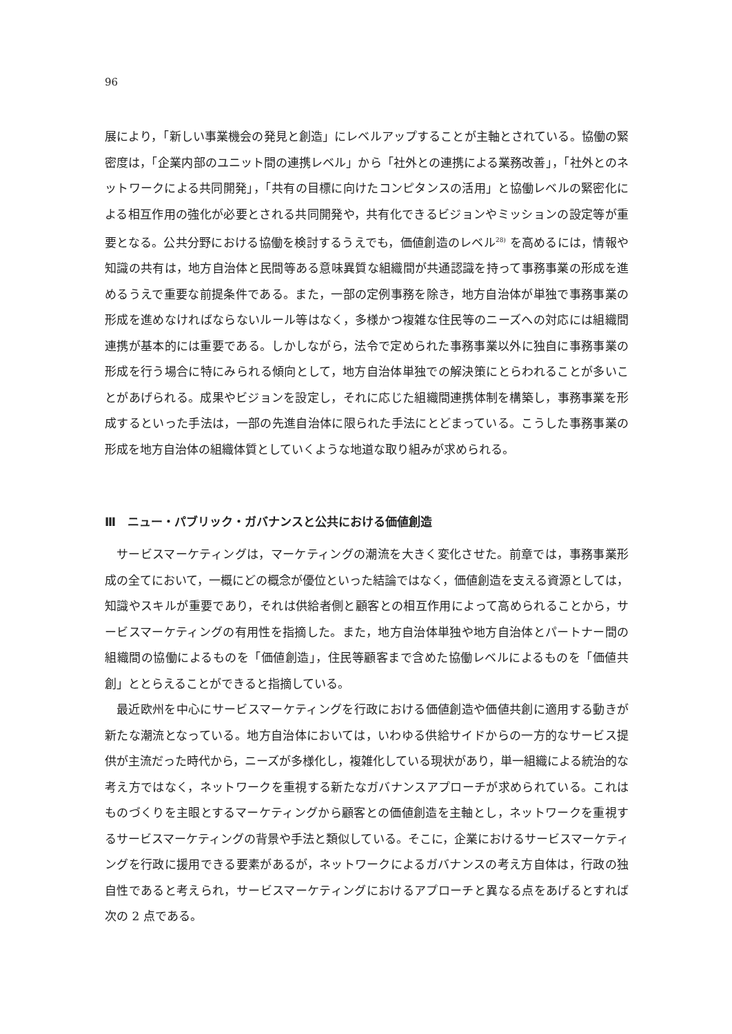96
展により，「新しい事業機会の発見と創造」にレベルアップすることが主軸とされている。協働の緊密度は，「企業内部のユニット間の連携レベル」から「社外との連携による業務改善」，「社外とのネットワークによる共同開発」，「共有の目標に向けたコンピタンスの活用」と協働レベルの緊密化による相互作用の強化が必要とされる共同開発や，共有化できるビジョンやミッションの設定等が重要となる。公共分野における協働を検討するうえでも，価値創造のレベル<sup>28)</sup> を高めるには，情報や知識の共有は，地方自治体と民間等ある意味異質な組織間が共通認識を持って事務事業の形成を進めるうえで重要な前提条件である。また，一部の定例事務を除き，地方自治体が単独で事務事業の形成を進めなければならないルール等はなく，多様かつ複雑な住民等のニーズへの対応には組織間連携が基本的には重要である。しかしながら，法令で定められた事務事業以外に独自に事務事業の形成を行う場合に特にみられる傾向として，地方自治体単独での解決策にとらわれることが多いことがあげられる。成果やビジョンを設定し，それに応じた組織間連携体制を構築し，事務事業を形成するといった手法は，一部の先進自治体に限られた手法にとどまっている。こうした事務事業の形成を地方自治体の組織体質としていくような地道な取り組みが求められる。
Ⅲ　ニュー・パブリック・ガバナンスと公共における価値創造
サービスマーケティングは，マーケティングの潮流を大きく変化させた。前章では，事務事業形成の全てにおいて，一概にどの概念が優位といった結論ではなく，価値創造を支える資源としては，知識やスキルが重要であり，それは供給者側と顧客との相互作用によって高められることから，サービスマーケティングの有用性を指摘した。また，地方自治体単独や地方自治体とパートナー間の組織間の協働によるものを「価値創造」，住民等顧客まで含めた協働レベルによるものを「価値共創」ととらえることができると指摘している。
最近欧州を中心にサービスマーケティングを行政における価値創造や価値共創に適用する動きが新たな潮流となっている。地方自治体においては，いわゆる供給サイドからの一方的なサービス提供が主流だった時代から，ニーズが多様化し，複雑化している現状があり，単一組織による統治的な考え方ではなく，ネットワークを重視する新たなガバナンスアプローチが求められている。これはものづくりを主眼とするマーケティングから顧客との価値創造を主軸とし，ネットワークを重視するサービスマーケティングの背景や手法と類似している。そこに，企業におけるサービスマーケティングを行政に援用できる要素があるが，ネットワークによるガバナンスの考え方自体は，行政の独自性であると考えられ，サービスマーケティングにおけるアプローチと異なる点をあげるとすれば次の 2 点である。